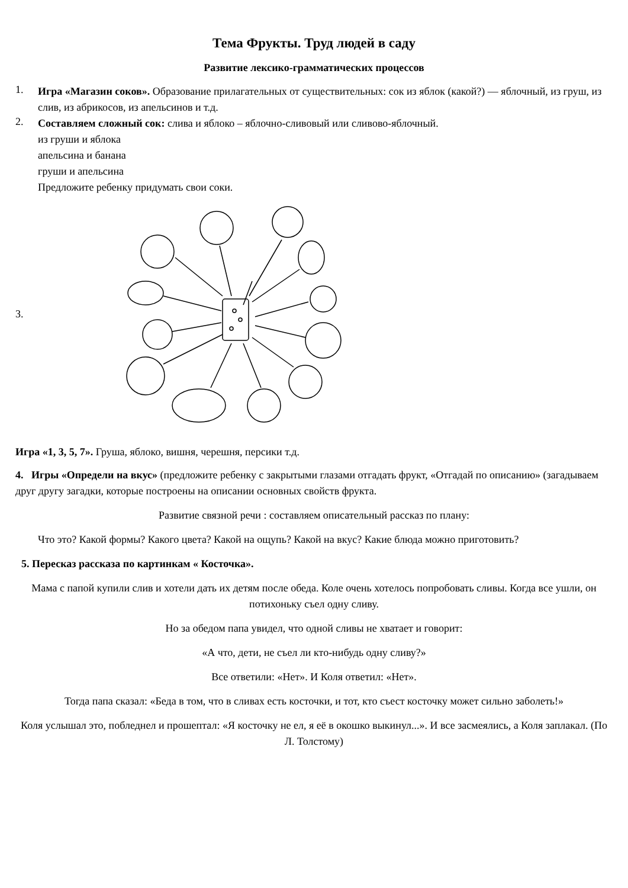Тема Фрукты. Труд людей в саду
Развитие лексико-грамматических процессов
1.
Игра «Магазин соков». Образование прилагательных от существительных: сок из яблок (какой?) — яблочный, из груш, из слив, из абрикосов, из апельсинов и т.д.
2.
Составляем сложный сок: слива и яблоко – яблочно-сливовый или сливово-яблочный.
из груши и яблока
апельсина и банана
груши и апельсина
Предложите ребенку придумать свои соки.
3.
Игра «1, 3, 5, 7». Груша, яблоко, вишня, черешня, персики т.д.
4. Игры «Определи на вкус» (предложите ребенку с закрытыми глазами отгадать фрукт, «Отгадай по описанию» (загадываем друг другу загадки, которые построены на описании основных свойств фрукта.
Развитие связной речи : составляем описательный рассказ по плану:
Что это? Какой формы? Какого цвета? Какой на ощупь? Какой на вкус? Какие блюда можно приготовить?
5. Пересказ рассказа по картинкам « Косточка».
Мама с папой купили слив и хотели дать их детям после обеда. Коле очень хотелось попробовать сливы. Когда все ушли, он потихоньку съел одну сливу.
Но за обедом папа увидел, что одной сливы не хватает и говорит:
«А что, дети, не съел ли кто-нибудь одну сливу?»
Все ответили: «Нет». И Коля ответил: «Нет».
Тогда папа сказал: «Беда в том, что в сливах есть косточки, и тот, кто съест косточку может сильно заболеть!»
Коля услышал это, побледнел и прошептал: «Я косточку не ел, я её в окошко выкинул...». И все засмеялись, а Коля заплакал. (По Л. Толстому)